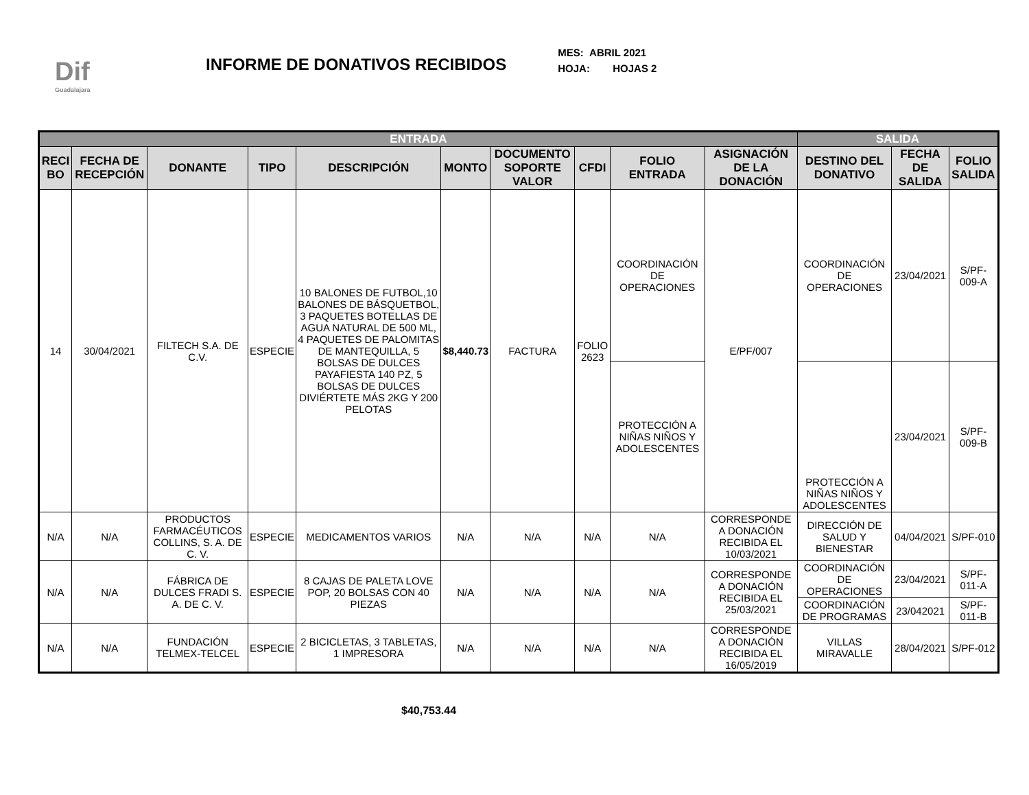Dif
Guadalajara
INFORME DE DONATIVOS RECIBIDOS
MES: ABRIL 2021
HOJA: HOJAS 2
| ENTRADA | | | | | | | | | | SALIDA | | |
| --- | --- | --- | --- | --- | --- | --- | --- | --- | --- | --- | --- | --- |
| RECI BO | FECHA DE RECEPCIÓN | DONANTE | TIPO | DESCRIPCIÓN | MONTO | DOCUMENTO SOPORTE VALOR | CFDI | FOLIO ENTRADA | ASIGNACIÓN DE LA DONACIÓN | DESTINO DEL DONATIVO | FECHA DE SALIDA | FOLIO SALIDA |
| 14 | 30/04/2021 | FILTECH S.A. DE C.V. | ESPECIE | 10 BALONES DE FUTBOL,10 BALONES DE BÁSQUETBOL, 3 PAQUETES BOTELLAS DE AGUA NATURAL DE 500 ML, 4 PAQUETES DE PALOMITAS DE MANTEQUILLA, 5 BOLSAS DE DULCES PAYAFIESTA 140 PZ, 5 BOLSAS DE DULCES DIVIÉRTETE MÁS 2KG Y 200 PELOTAS | $8,440.73 | FACTURA | FOLIO 2623 | COORDINACIÓN DE OPERACIONES | E/PF/007 | COORDINACIÓN DE OPERACIONES | 23/04/2021 | S/PF-009-A |
| | | | | | | | | PROTECCIÓN A NIÑAS NIÑOS Y ADOLESCENTES | | PROTECCIÓN A NIÑAS NIÑOS Y ADOLESCENTES | 23/04/2021 | S/PF-009-B |
| N/A | N/A | PRODUCTOS FARMACÉUTICOS COLLINS, S. A. DE C. V. | ESPECIE | MEDICAMENTOS VARIOS | N/A | N/A | N/A | N/A | CORRESPONDE A DONACIÓN RECIBIDA EL 10/03/2021 | DIRECCIÓN DE SALUD Y BIENESTAR | 04/04/2021 | S/PF-010 |
| N/A | N/A | FÁBRICA DE DULCES FRADI S. A. DE C. V. | ESPECIE | 8 CAJAS DE PALETA LOVE POP, 20 BOLSAS CON 40 PIEZAS | N/A | N/A | N/A | N/A | CORRESPONDE A DONACIÓN RECIBIDA EL 25/03/2021 | COORDINACIÓN DE OPERACIONES | 23/04/2021 | S/PF-011-A |
| | | | | | | | | | | COORDINACIÓN DE PROGRAMAS | 23/042021 | S/PF-011-B |
| N/A | N/A | FUNDACIÓN TELMEX-TELCEL | ESPECIE | 2 BICICLETAS, 3 TABLETAS, 1 IMPRESORA | N/A | N/A | N/A | N/A | CORRESPONDE A DONACIÓN RECIBIDA EL 16/05/2019 | VILLAS MIRAVALLE | 28/04/2021 | S/PF-012 |
$40,753.44